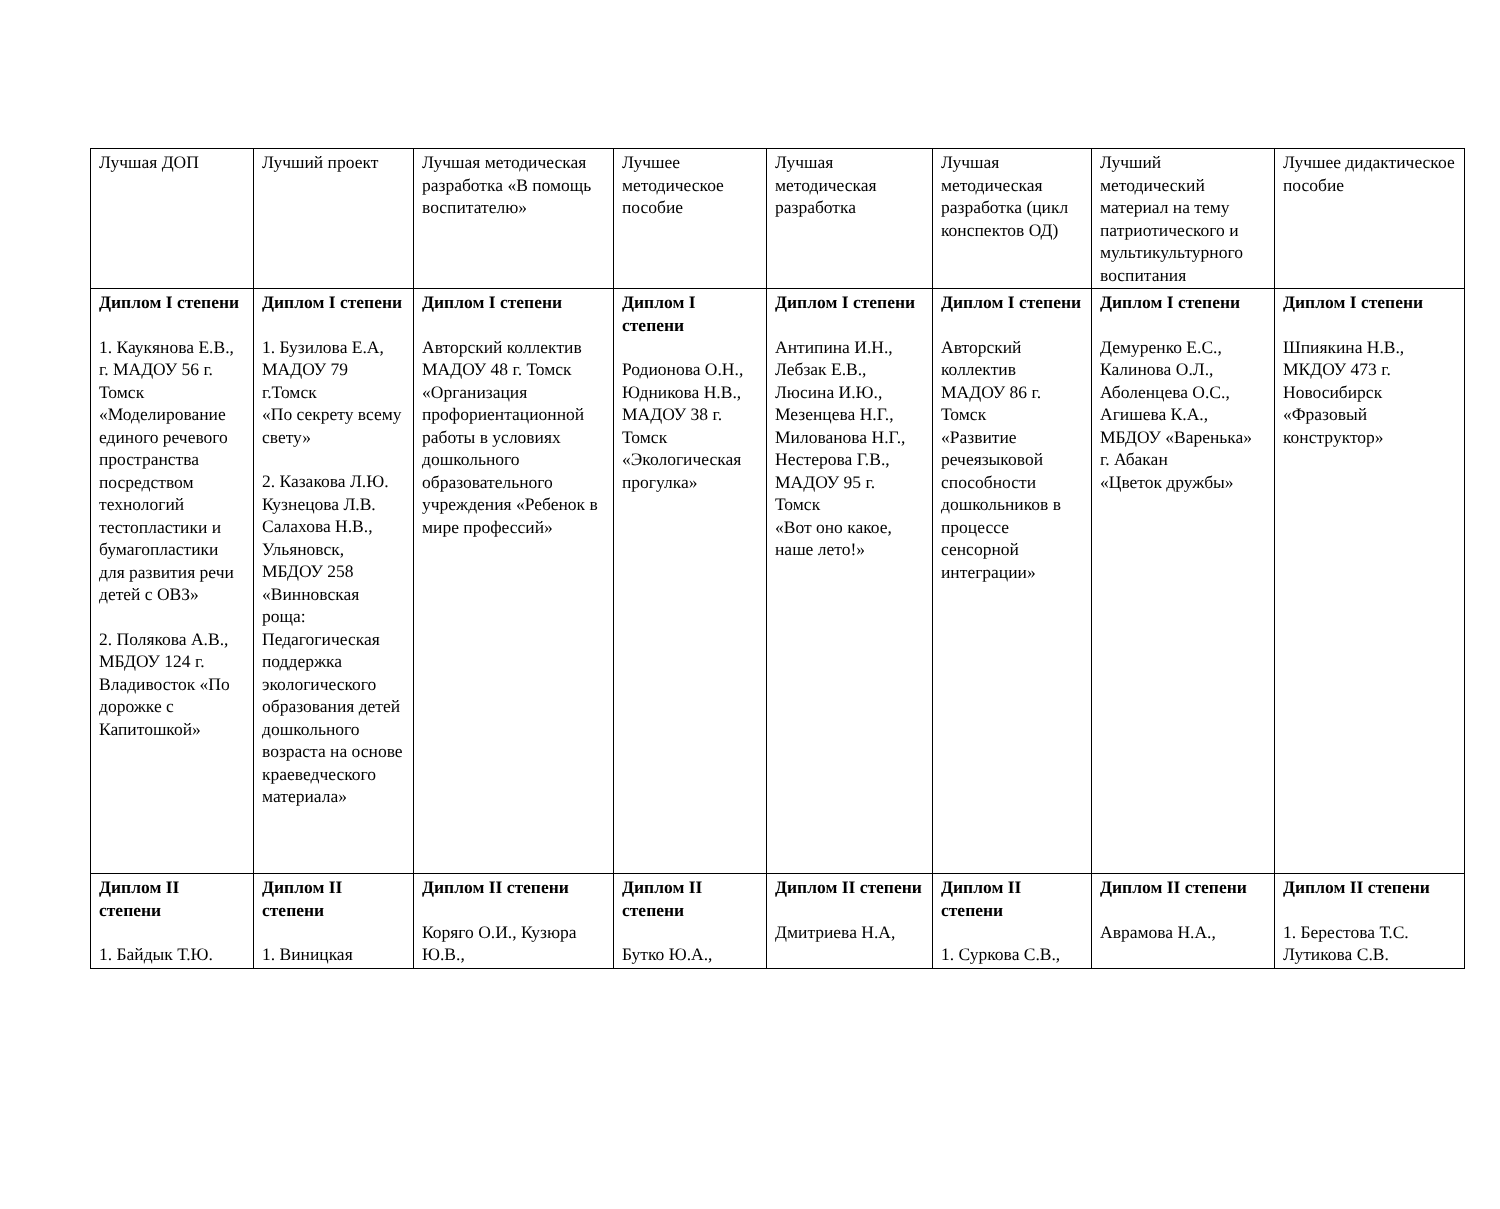| Лучшая ДОП | Лучший проект | Лучшая методическая разработка «В помощь воспитателю» | Лучшее методическое пособие | Лучшая методическая разработка | Лучшая методическая разработка (цикл конспектов ОД) | Лучший методический материал на тему патриотического и мультикультурного воспитания | Лучшее дидактическое пособие |
| Диплом I степени 1. Каукянова Е.В., г. МАДОУ 56 г. Томск «Моделирование единого речевого пространства посредством технологий тестопластики и бумагопластики для развития речи детей с ОВЗ» 2. Полякова А.В., МБДОУ 124 г. Владивосток «По дорожке с Капитошкой» | Диплом I степени 1. Бузилова Е.А, МАДОУ 79 г.Томск «По секрету всему свету» 2. Казакова Л.Ю. Кузнецова Л.В. Салахова Н.В., Ульяновск, МБДОУ 258 «Винновская роща: Педагогическая поддержка экологического образования детей дошкольного возраста на основе краеведческого материала» | Диплом I степени Авторский коллектив МАДОУ 48 г. Томск «Организация профориентационной работы в условиях дошкольного образовательного учреждения «Ребенок в мире профессий» | Диплом I степени Родионова О.Н., Юдникова Н.В., МАДОУ 38 г. Томск «Экологическая прогулка» | Диплом I степени Антипина И.Н., Лебзак Е.В., Люсина И.Ю., Мезенцева Н.Г., Милованова Н.Г., Нестерова Г.В., МАДОУ 95 г. Томск «Вот оно какое, наше лето!» | Диплом I степени Авторский коллектив МАДОУ 86 г. Томск «Развитие речеязыковой способности дошкольников в процессе сенсорной интеграции» | Диплом I степени Демуренко Е.С., Калинова О.Л., Аболенцева О.С., Агишева К.А., МБДОУ «Варенька» г. Абакан «Цветок дружбы» | Диплом I степени Шпиякина Н.В., МКДОУ 473 г. Новосибирск «Фразовый конструктор» |
| Диплом II степени 1. Байдык Т.Ю. | Диплом II степени 1. Виницкая | Диплом II степени Коряго О.И., Кузюра Ю.В., | Диплом II степени Бутко Ю.А., | Диплом II степени Дмитриева Н.А, | Диплом II степени 1. Суркова С.В., | Диплом II степени Аврамова Н.А., | Диплом II степени 1. Берестова Т.С. Лутикова С.В. |